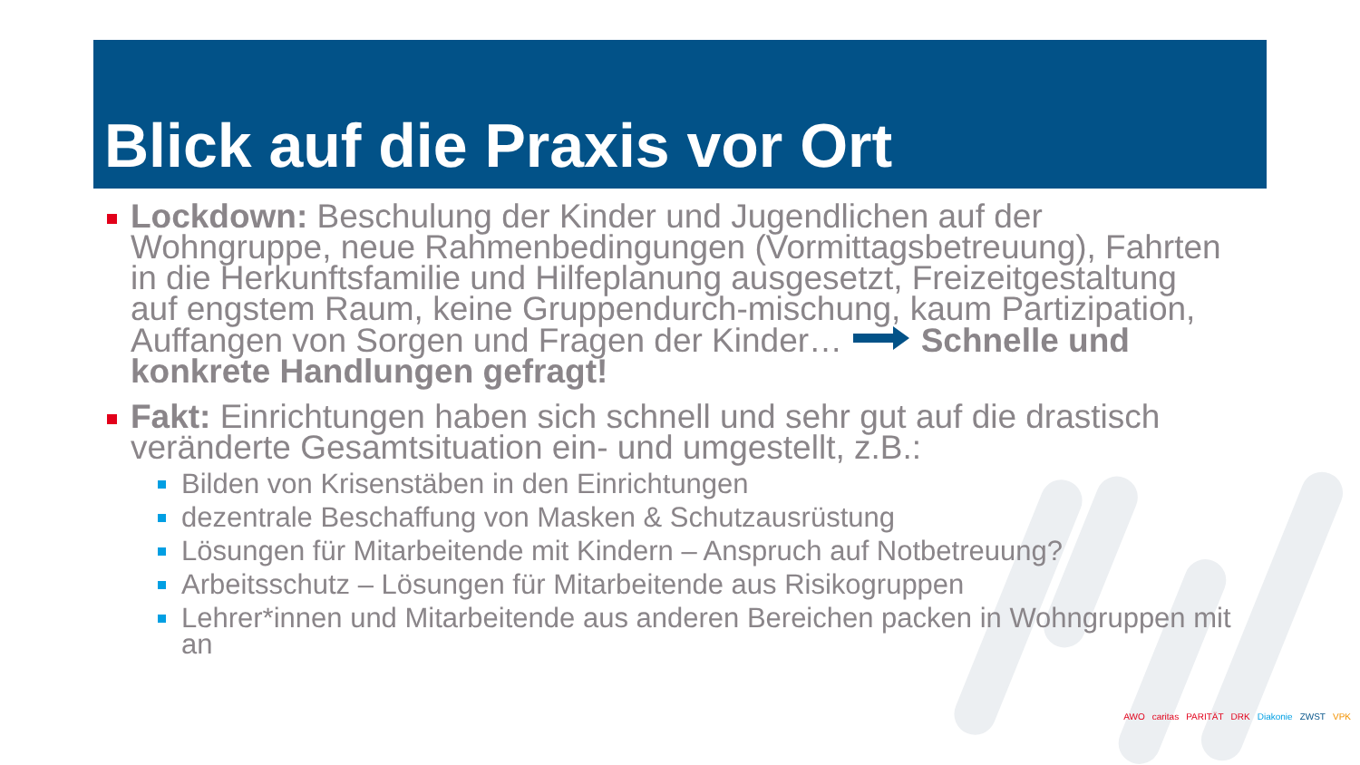Blick auf die Praxis vor Ort
Lockdown: Beschulung der Kinder und Jugendlichen auf der Wohngruppe, neue Rahmenbedingungen (Vormittagsbetreuung), Fahrten in die Herkunftsfamilie und Hilfeplanung ausgesetzt, Freizeitgestaltung auf engstem Raum, keine Gruppendurch-mischung, kaum Partizipation, Auffangen von Sorgen und Fragen der Kinder… Schnelle und konkrete Handlungen gefragt!
Fakt: Einrichtungen haben sich schnell und sehr gut auf die drastisch veränderte Gesamtsituation ein- und umgestellt, z.B.:
Bilden von Krisenstäben in den Einrichtungen
dezentrale Beschaffung von Masken & Schutzausrüstung
Lösungen für Mitarbeitende mit Kindern – Anspruch auf Notbetreuung?
Arbeitsschutz – Lösungen für Mitarbeitende aus Risikogruppen
Lehrer*innen und Mitarbeitende aus anderen Bereichen packen in Wohngruppen mit an
AWO caritas PARITÄT DRK Diakonie ZWST VPK